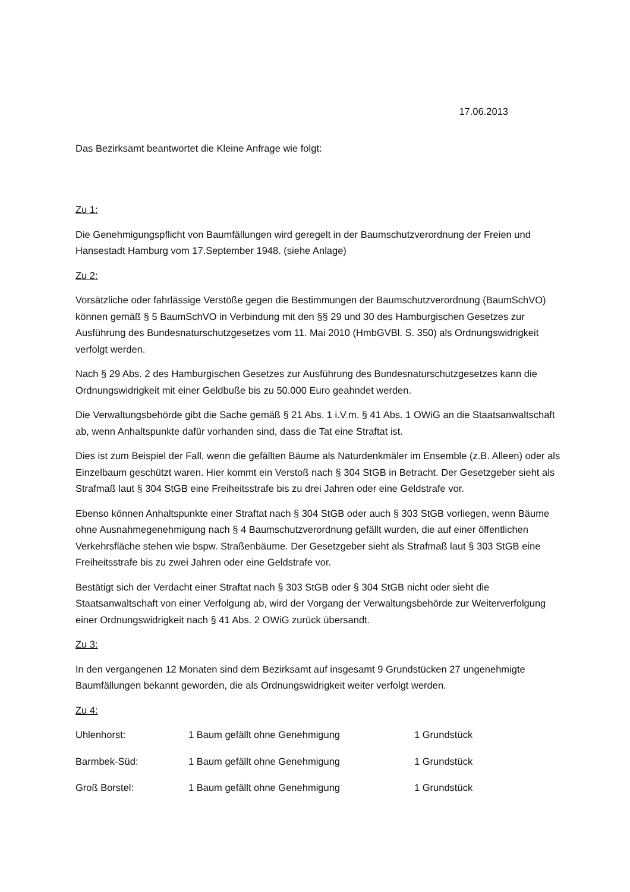17.06.2013
Das Bezirksamt beantwortet die Kleine Anfrage wie folgt:
Zu 1:
Die Genehmigungspflicht von Baumfällungen wird geregelt in der Baumschutzverordnung der Freien und Hansestadt Hamburg vom 17.September 1948. (siehe Anlage)
Zu 2:
Vorsätzliche oder fahrlässige Verstöße gegen die Bestimmungen der Baumschutzverordnung (BaumSchVO) können gemäß § 5 BaumSchVO in Verbindung mit den §§ 29 und 30 des Hamburgischen Gesetzes zur Ausführung des Bundesnaturschutzgesetzes vom 11. Mai 2010 (HmbGVBl. S. 350) als Ordnungswidrigkeit verfolgt werden.
Nach § 29 Abs. 2 des Hamburgischen Gesetzes zur Ausführung des Bundesnaturschutzgesetzes kann die Ordnungswidrigkeit mit einer Geldbuße bis zu 50.000 Euro geahndet werden.
Die Verwaltungsbehörde gibt die Sache gemäß § 21 Abs. 1 i.V.m. § 41 Abs. 1 OWiG an die Staatsanwaltschaft ab, wenn Anhaltspunkte dafür vorhanden sind, dass die Tat eine Straftat ist.
Dies ist zum Beispiel der Fall, wenn die gefällten Bäume als Naturdenkmäler im Ensemble (z.B. Alleen) oder als Einzelbaum geschützt waren. Hier kommt ein Verstoß nach § 304 StGB in Betracht. Der Gesetzgeber sieht als Strafmaß laut § 304 StGB eine Freiheitsstrafe bis zu drei Jahren oder eine Geldstrafe vor.
Ebenso können Anhaltspunkte einer Straftat nach § 304 StGB oder auch § 303 StGB vorliegen, wenn Bäume ohne Ausnahmegenehmigung nach § 4 Baumschutzverordnung gefällt wurden, die auf einer öffentlichen Verkehrsfläche stehen wie bspw. Straßenbäume. Der Gesetzgeber sieht als Strafmaß laut § 303 StGB eine Freiheitsstrafe bis zu zwei Jahren oder eine Geldstrafe vor.
Bestätigt sich der Verdacht einer Straftat nach § 303 StGB oder § 304 StGB nicht oder sieht die Staatsanwaltschaft von einer Verfolgung ab, wird der Vorgang der Verwaltungsbehörde zur Weiterverfolgung einer Ordnungswidrigkeit nach § 41 Abs. 2 OWiG zurück übersandt.
Zu 3:
In den vergangenen 12 Monaten sind dem Bezirksamt auf insgesamt 9 Grundstücken 27 ungenehmigte Baumfällungen bekannt geworden, die als Ordnungswidrigkeit weiter verfolgt werden.
Zu 4:
Uhlenhorst: 1 Baum gefällt ohne Genehmigung 1 Grundstück
Barmbek-Süd: 1 Baum gefällt ohne Genehmigung 1 Grundstück
Groß Borstel: 1 Baum gefällt ohne Genehmigung 1 Grundstück